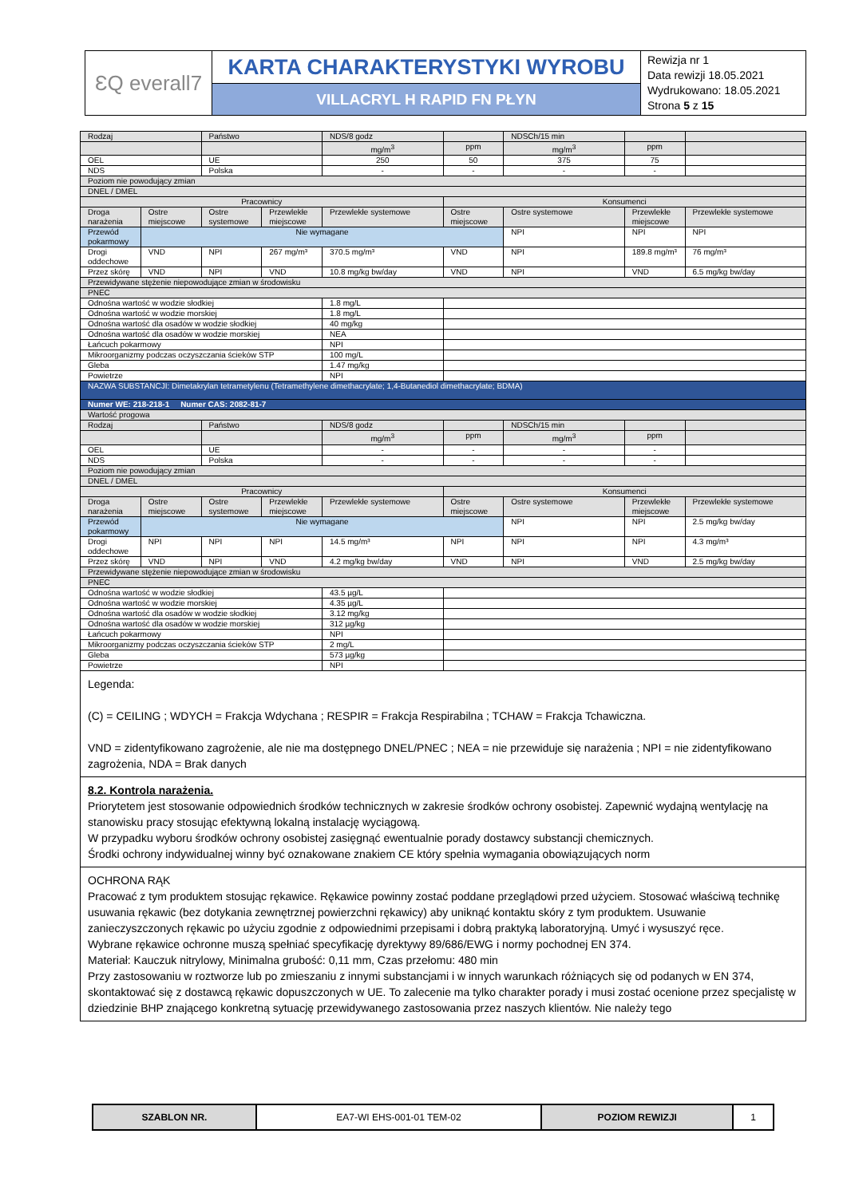| ƐQ everall7 | KARTA CHARAKTERYSTYKI WYROBU | Rewizja nr 1 Data rewizji 18.05.2021 Wydrukowano: 18.05.2021 Strona 5 z 15 |
| | VILLACRYL H RAPID FN PŁYN | |
| Rodzaj | | Państwo | | NDS/8 godz | | NDSCh/15 min | | |
| | | | | mg/m<sup>3</sup> | ppm | mg/m<sup>3</sup> | ppm | |
| OEL | | UE | | 250 | 50 | 375 | 75 | |
| NDS | | Polska | | - | - | - | - | |
| Poziom nie powodujący zmian | | | | | | | | |
| DNEL / DMEL | | | | | | | | |
| Pracownicy | | | | | Konsumenci | | | |
| Droga narażenia | Ostre miejscowe | Ostre systemowe | Przewlekłe miejscowe | Przewlekłe systemowe | Ostre miejscowe | Ostre systemowe | Przewlekłe miejscowe | Przewlekłe systemowe |
| Przewód pokarmowy | Nie wymagane | | | | | NPI | NPI | NPI |
| Drogi oddechowe | VND | NPI | 267 mg/m³ | 370.5 mg/m³ | VND | NPI | 189.8 mg/m³ | 76 mg/m³ |
| Przez skórę | VND | NPI | VND | 10.8 mg/kg bw/day | VND | NPI | VND | 6.5 mg/kg bw/day |
| Przewidywane stężenie niepowodujące zmian w środowisku | | | | | | | | |
| PNEC | | | | | | | | |
| Odnośna wartość w wodzie słodkiej | | | | 1.8 mg/L | | | | |
| Odnośna wartość w wodzie morskiej | | | | 1.8 mg/L | | | | |
| Odnośna wartość dla osadów w wodzie słodkiej | | | | 40 mg/kg | | | | |
| Odnośna wartość dla osadów w wodzie morskiej | | | | NEA | | | | |
| Łańcuch pokarmowy | | | | NPI | | | | |
| Mikroorganizmy podczas oczyszczania ścieków STP | | | | 100 mg/L | | | | |
| Gleba | | | | 1.47 mg/kg | | | | |
| Powietrze | | | | NPI | | | | |
| NAZWA SUBSTANCJI: Dimetakrylan tetrametylenu (Tetramethylene dimethacrylate; 1,4-Butanediol dimethacrylate; BDMA) | | | | | | | | |
| Numer WE: 218-218-1 Numer CAS: 2082-81-7 | | | | | | | | |
| Wartość progowa | | | | | | | | |
| Rodzaj | | Państwo | | NDS/8 godz | | NDSCh/15 min | | |
| | | | | mg/m<sup>3</sup> | ppm | mg/m<sup>3</sup> | ppm | |
| OEL | | UE | | - | - | - | - | |
| NDS | | Polska | | - | - | - | - | |
| Poziom nie powodujący zmian | | | | | | | | |
| DNEL / DMEL | | | | | | | | |
| Pracownicy | | | | | Konsumenci | | | |
| Droga narażenia | Ostre miejscowe | Ostre systemowe | Przewlekłe miejscowe | Przewlekłe systemowe | Ostre miejscowe | Ostre systemowe | Przewlekłe miejscowe | Przewlekłe systemowe |
| Przewód pokarmowy | Nie wymagane | | | | | NPI | NPI | 2.5 mg/kg bw/day |
| Drogi oddechowe | NPI | NPI | NPI | 14.5 mg/m³ | NPI | NPI | NPI | 4.3 mg/m³ |
| Przez skórę | VND | NPI | VND | 4.2 mg/kg bw/day | VND | NPI | VND | 2.5 mg/kg bw/day |
| Przewidywane stężenie niepowodujące zmian w środowisku | | | | | | | | |
| PNEC | | | | | | | | |
| Odnośna wartość w wodzie słodkiej | | | | 43.5 µg/L | | | | |
| Odnośna wartość w wodzie morskiej | | | | 4.35 µg/L | | | | |
| Odnośna wartość dla osadów w wodzie słodkiej | | | | 3.12 mg/kg | | | | |
| Odnośna wartość dla osadów w wodzie morskiej | | | | 312 µg/kg | | | | |
| Łańcuch pokarmowy | | | | NPI | | | | |
| Mikroorganizmy podczas oczyszczania ścieków STP | | | | 2 mg/L | | | | |
| Gleba | | | | 573 µg/kg | | | | |
| Powietrze | | | | NPI | | | | |
Legenda:
(C) = CEILING ; WDYCH = Frakcja Wdychana ; RESPIR = Frakcja Respirabilna ; TCHAW = Frakcja Tchawiczna.
VND = zidentyfikowano zagrożenie, ale nie ma dostępnego DNEL/PNEC ; NEA = nie przewiduje się narażenia ; NPI = nie zidentyfikowano zagrożenia, NDA = Brak danych
8.2. Kontrola narażenia.
Priorytetem jest stosowanie odpowiednich środków technicznych w zakresie środków ochrony osobistej. Zapewnić wydajną wentylację na stanowisku pracy stosując efektywną lokalną instalację wyciągową.
W przypadku wyboru środków ochrony osobistej zasięgnąć ewentualnie porady dostawcy substancji chemicznych.
Środki ochrony indywidualnej winny być oznakowane znakiem CE który spełnia wymagania obowiązujących norm
OCHRONA RĄK
Pracować z tym produktem stosując rękawice. Rękawice powinny zostać poddane przeglądowi przed użyciem. Stosować właściwą technikę usuwania rękawic (bez dotykania zewnętrznej powierzchni rękawicy) aby uniknąć kontaktu skóry z tym produktem. Usuwanie zanieczyszczonych rękawic po użyciu zgodnie z odpowiednimi przepisami i dobrą praktyką laboratoryjną. Umyć i wysuszyć ręce.
Wybrane rękawice ochronne muszą spełniać specyfikację dyrektywy 89/686/EWG i normy pochodnej EN 374.
Materiał: Kauczuk nitrylowy, Minimalna grubość: 0,11 mm, Czas przełomu: 480 min
Przy zastosowaniu w roztworze lub po zmieszaniu z innymi substancjami i w innych warunkach różniących się od podanych w EN 374, skontaktować się z dostawcą rękawic dopuszczonych w UE. To zalecenie ma tylko charakter porady i musi zostać ocenione przez specjalistę w dziedzinie BHP znającego konkretną sytuację przewidywanego zastosowania przez naszych klientów. Nie należy tego
| SZABLON NR. | EA7-WI EHS-001-01 TEM-02 | POZIOM REWIZJI | 1 |